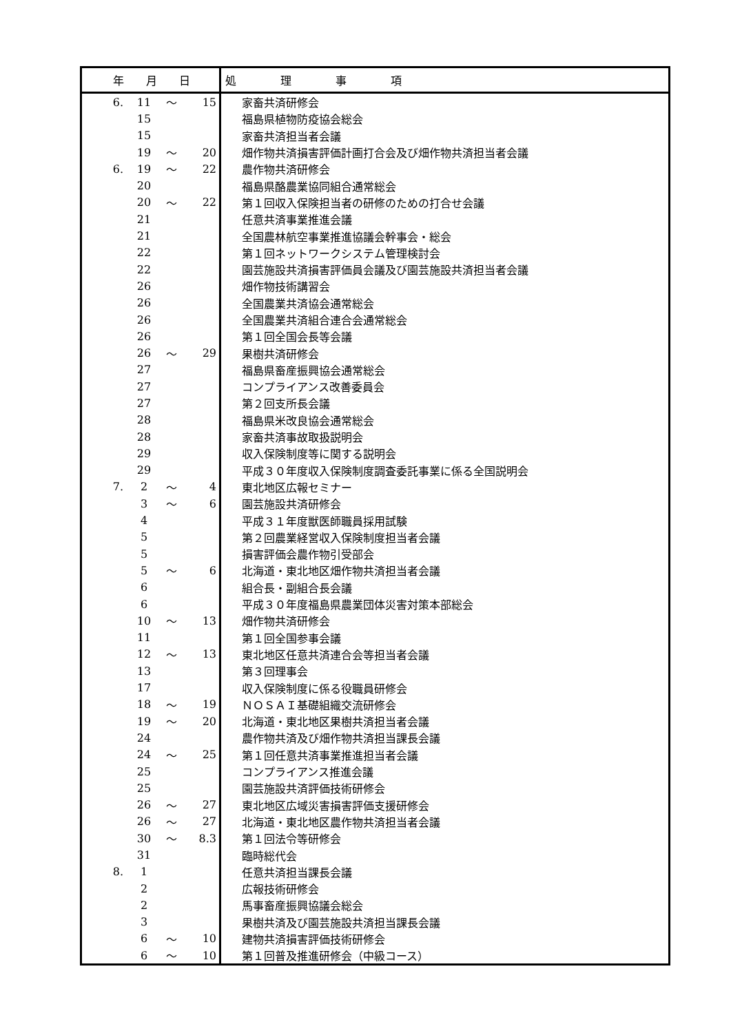| 年 月 日 | | | | 処 理 事 項 |
| --- | --- | --- | --- | --- |
| 6. | 11 | ～ | 15 | 家畜共済研修会 |
| | 15 | | | 福島県植物防疫協会総会 |
| | 15 | | | 家畜共済担当者会議 |
| | 19 | ～ | 20 | 畑作物共済損害評価計画打合会及び畑作物共済担当者会議 |
| 6. | 19 | ～ | 22 | 農作物共済研修会 |
| | 20 | | | 福島県酪農業協同組合通常総会 |
| | 20 | ～ | 22 | 第１回収入保険担当者の研修のための打合せ会議 |
| | 21 | | | 任意共済事業推進会議 |
| | 21 | | | 全国農林航空事業推進協議会幹事会・総会 |
| | 22 | | | 第１回ネットワークシステム管理検討会 |
| | 22 | | | 園芸施設共済損害評価員会議及び園芸施設共済担当者会議 |
| | 26 | | | 畑作物技術講習会 |
| | 26 | | | 全国農業共済協会通常総会 |
| | 26 | | | 全国農業共済組合連合会通常総会 |
| | 26 | | | 第１回全国会長等会議 |
| | 26 | ～ | 29 | 果樹共済研修会 |
| | 27 | | | 福島県畜産振興協会通常総会 |
| | 27 | | | コンプライアンス改善委員会 |
| | 27 | | | 第２回支所長会議 |
| | 28 | | | 福島県米改良協会通常総会 |
| | 28 | | | 家畜共済事故取扱説明会 |
| | 29 | | | 収入保険制度等に関する説明会 |
| | 29 | | | 平成３０年度収入保険制度調査委託事業に係る全国説明会 |
| 7. | 2 | ～ | 4 | 東北地区広報セミナー |
| | 3 | ～ | 6 | 園芸施設共済研修会 |
| | 4 | | | 平成３１年度獣医師職員採用試験 |
| | 5 | | | 第２回農業経営収入保険制度担当者会議 |
| | 5 | | | 損害評価会農作物引受部会 |
| | 5 | ～ | 6 | 北海道・東北地区畑作物共済担当者会議 |
| | 6 | | | 組合長・副組合長会議 |
| | 6 | | | 平成３０年度福島県農業団体災害対策本部総会 |
| | 10 | ～ | 13 | 畑作物共済研修会 |
| | 11 | | | 第１回全国参事会議 |
| | 12 | ～ | 13 | 東北地区任意共済連合会等担当者会議 |
| | 13 | | | 第３回理事会 |
| | 17 | | | 収入保険制度に係る役職員研修会 |
| | 18 | ～ | 19 | ＮＯＳＡＩ基礎組織交流研修会 |
| | 19 | ～ | 20 | 北海道・東北地区果樹共済担当者会議 |
| | 24 | | | 農作物共済及び畑作物共済担当課長会議 |
| | 24 | ～ | 25 | 第１回任意共済事業推進担当者会議 |
| | 25 | | | コンプライアンス推進会議 |
| | 25 | | | 園芸施設共済評価技術研修会 |
| | 26 | ～ | 27 | 東北地区広域災害損害評価支援研修会 |
| | 26 | ～ | 27 | 北海道・東北地区農作物共済担当者会議 |
| | 30 | ～ | 8.3 | 第１回法令等研修会 |
| | 31 | | | 臨時総代会 |
| 8. | 1 | | | 任意共済担当課長会議 |
| | 2 | | | 広報技術研修会 |
| | 2 | | | 馬事畜産振興協議会総会 |
| | 3 | | | 果樹共済及び園芸施設共済担当課長会議 |
| | 6 | ～ | 10 | 建物共済損害評価技術研修会 |
| | 6 | ～ | 10 | 第１回普及推進研修会（中級コース） |